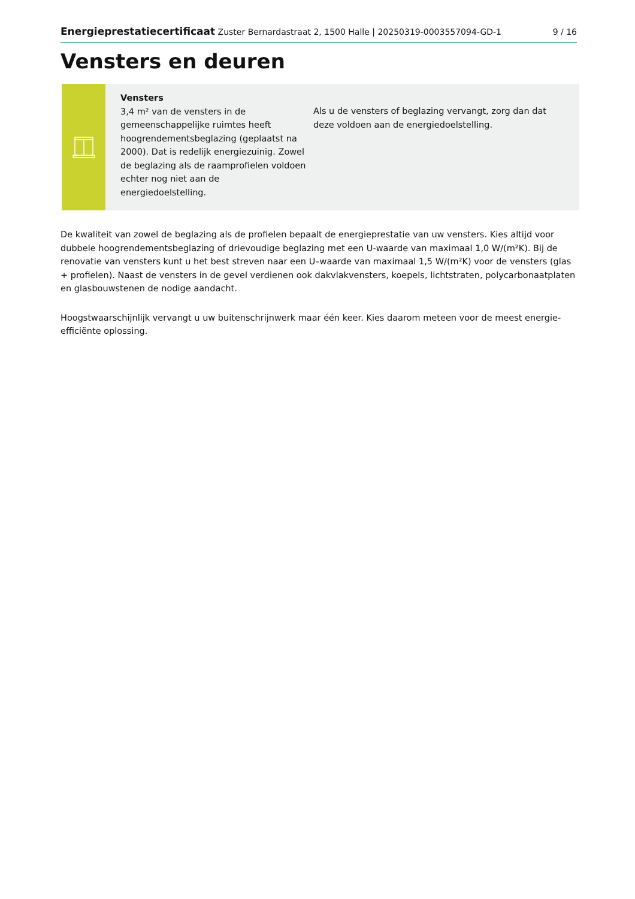Energieprestatiecertificaat Zuster Bernardastraat 2, 1500 Halle | 20250319-0003557094-GD-1 9 / 16
Vensters en deuren
Vensters
3,4 m² van de vensters in de gemeenschappelijke ruimtes heeft hoogrendementsbeglazing (geplaatst na 2000). Dat is redelijk energiezuinig. Zowel de beglazing als de raamprofielen voldoen echter nog niet aan de energiedoelstelling.
Als u de vensters of beglazing vervangt, zorg dan dat deze voldoen aan de energiedoelstelling.
De kwaliteit van zowel de beglazing als de profielen bepaalt de energieprestatie van uw vensters. Kies altijd voor dubbele hoogrendementsbeglazing of drievoudige beglazing met een U-waarde van maximaal 1,0 W/(m²K). Bij de renovatie van vensters kunt u het best streven naar een U–waarde van maximaal 1,5 W/(m²K) voor de vensters (glas + profielen). Naast de vensters in de gevel verdienen ook dakvlakvensters, koepels, lichtstraten, polycarbonaatplaten en glasbouwstenen de nodige aandacht.
Hoogstwaarschijnlijk vervangt u uw buitenschrijnwerk maar één keer. Kies daarom meteen voor de meest energie-efficiënte oplossing.